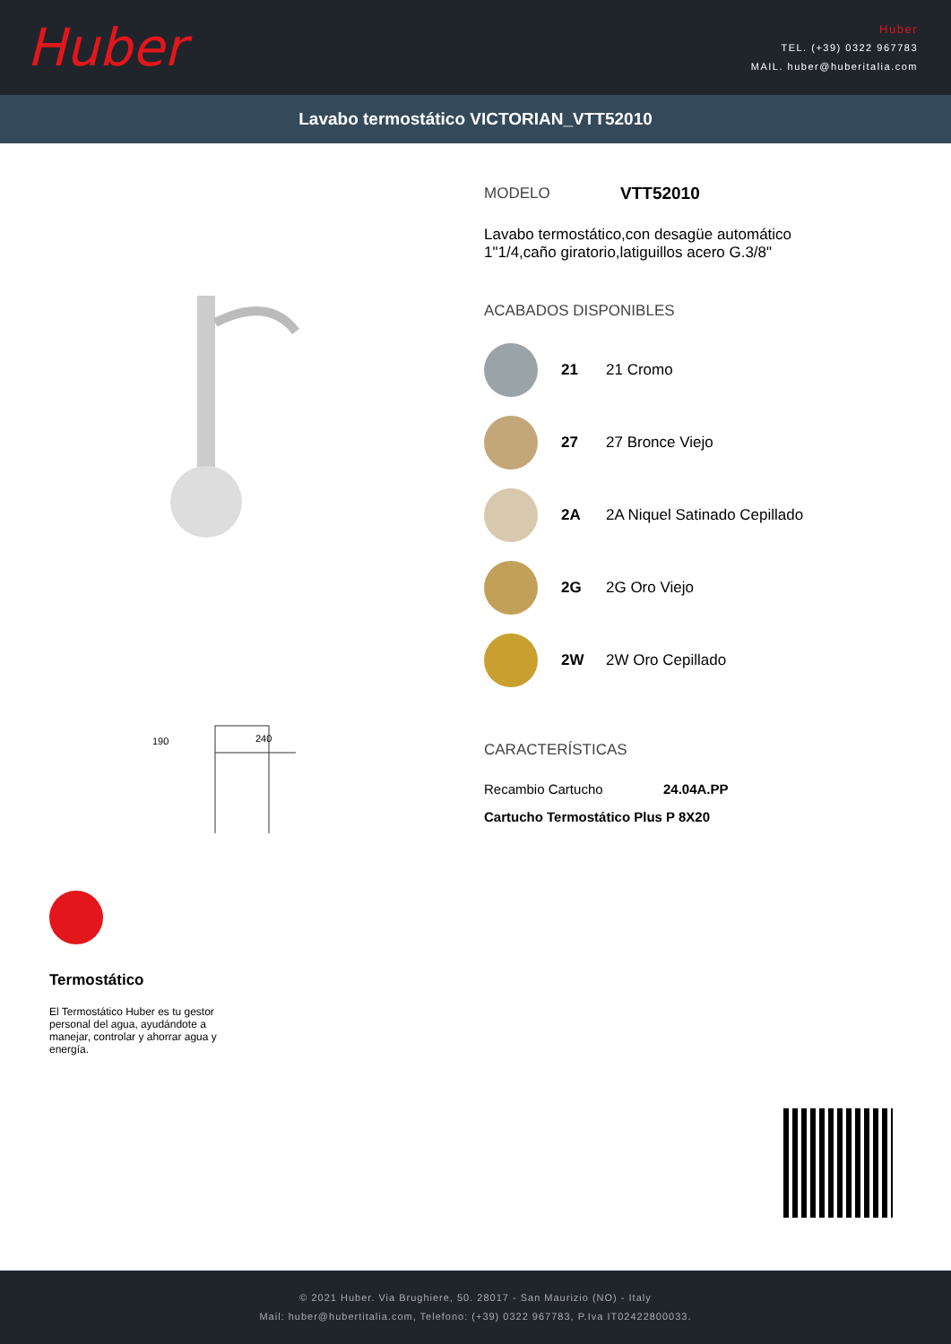Huber
Huber
TEL. (+39) 0322 967783
MAIL. huber@huberitalia.com
Lavabo termostático VICTORIAN_VTT52010
240
190
Termostático
El Termostático Huber es tu gestor personal del agua, ayudándote a manejar, controlar y ahorrar agua y energía.
MODELO VTT52010
Lavabo termostático,con desagüe automático 1"1/4,caño giratorio,latiguillos acero G.3/8"
ACABADOS DISPONIBLES
21 21 Cromo
27 27 Bronce Viejo
2A 2A Niquel Satinado Cepillado
2G 2G Oro Viejo
2W 2W Oro Cepillado
CARACTERÍSTICAS
Recambio Cartucho 24.04A.PP
Cartucho Termostático Plus P 8X20
© 2021 Huber. Via Brughiere, 50. 28017 - San Maurizio (NO) - Italy
Mail: huber@hubertitalia.com, Telefono: (+39) 0322 967783, P.Iva IT02422800033.